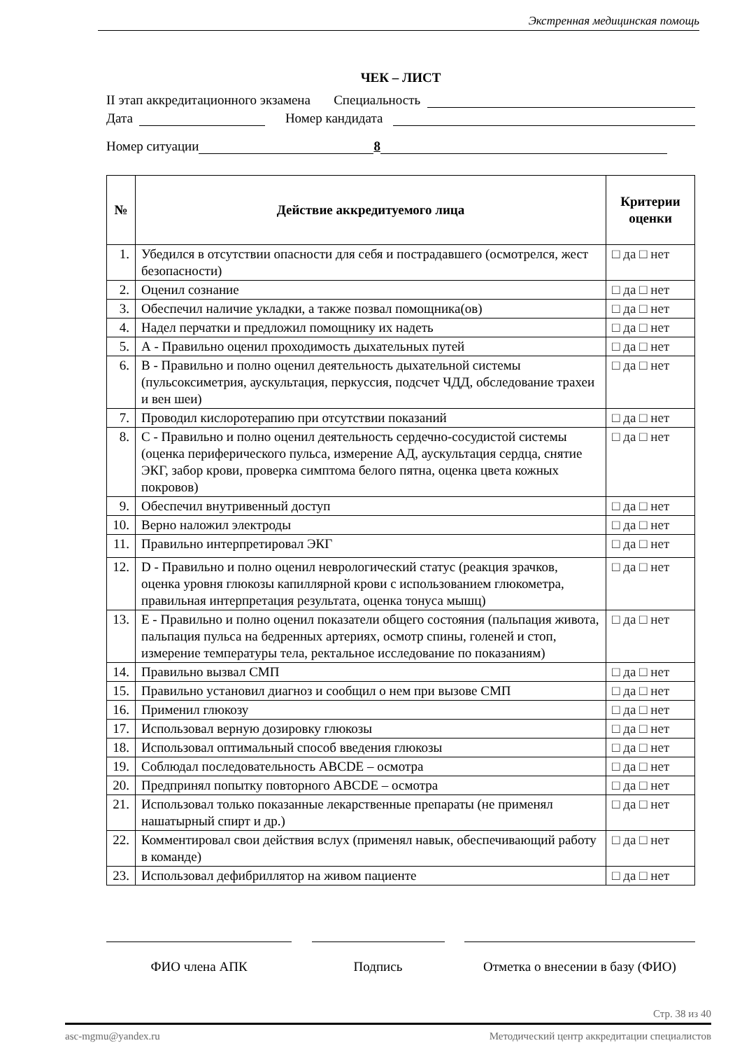Экстренная медицинская помощь
ЧЕК – ЛИСТ
II этап аккредитационного экзамена Специальность
Дата Номер кандидата
Номер ситуации 8
| № | Действие аккредитуемого лица | Критерии оценки |
| --- | --- | --- |
| 1. | Убедился в отсутствии опасности для себя и пострадавшего (осмотрелся, жест безопасности) | □ да □ нет |
| 2. | Оценил сознание | □ да □ нет |
| 3. | Обеспечил наличие укладки, а также позвал помощника(ов) | □ да □ нет |
| 4. | Надел перчатки и предложил помощнику их надеть | □ да □ нет |
| 5. | А - Правильно оценил проходимость дыхательных путей | □ да □ нет |
| 6. | В - Правильно и полно оценил деятельность дыхательной системы (пульсоксиметрия, аускультация, перкуссия, подсчет ЧДД, обследование трахеи и вен шеи) | □ да □ нет |
| 7. | Проводил кислоротерапию при отсутствии показаний | □ да □ нет |
| 8. | С - Правильно и полно оценил деятельность сердечно-сосудистой системы (оценка периферического пульса, измерение АД, аускультация сердца, снятие ЭКГ, забор крови, проверка симптома белого пятна, оценка цвета кожных покровов) | □ да □ нет |
| 9. | Обеспечил внутривенный доступ | □ да □ нет |
| 10. | Верно наложил электроды | □ да □ нет |
| 11. | Правильно интерпретировал ЭКГ | □ да □ нет |
| 12. | D - Правильно и полно оценил неврологический статус (реакция зрачков, оценка уровня глюкозы капиллярной крови с использованием глюкометра, правильная интерпретация результата, оценка тонуса мышц) | □ да □ нет |
| 13. | Е - Правильно и полно оценил показатели общего состояния (пальпация живота, пальпация пульса на бедренных артериях, осмотр спины, голеней и стоп, измерение температуры тела, ректальное исследование по показаниям) | □ да □ нет |
| 14. | Правильно вызвал СМП | □ да □ нет |
| 15. | Правильно установил диагноз и сообщил о нем при вызове СМП | □ да □ нет |
| 16. | Применил глюкозу | □ да □ нет |
| 17. | Использовал верную дозировку глюкозы | □ да □ нет |
| 18. | Использовал оптимальный способ введения глюкозы | □ да □ нет |
| 19. | Соблюдал последовательность ABCDE – осмотра | □ да □ нет |
| 20. | Предпринял попытку повторного ABCDE – осмотра | □ да □ нет |
| 21. | Использовал только показанные лекарственные препараты (не применял нашатырный спирт и др.) | □ да □ нет |
| 22. | Комментировал свои действия вслух (применял навык, обеспечивающий работу в команде) | □ да □ нет |
| 23. | Использовал дефибриллятор на живом пациенте | □ да □ нет |
ФИО члена АПК Подпись Отметка о внесении в базу (ФИО)
Стр. 38 из 40
asc-mgmu@yandex.ru Методический центр аккредитации специалистов